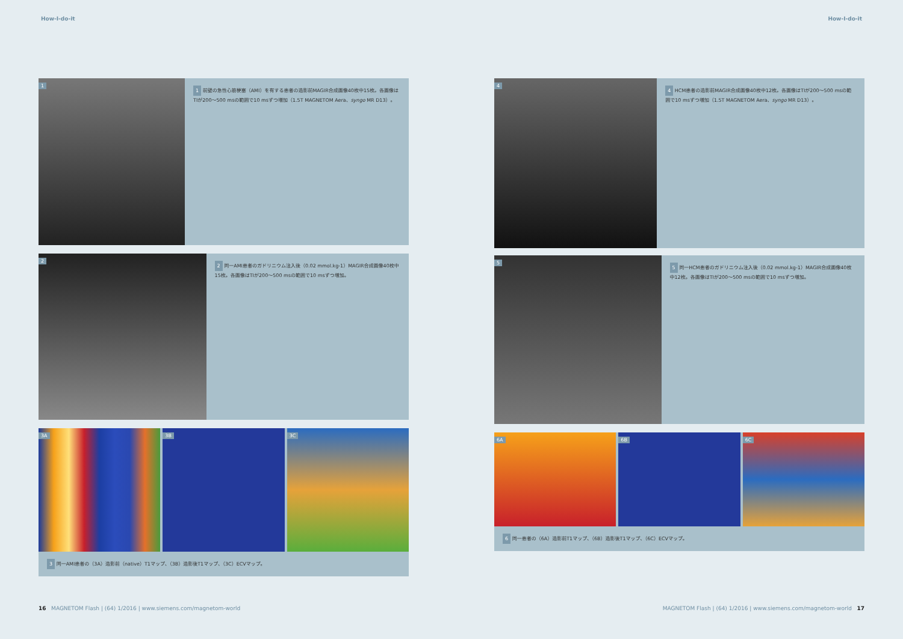How-I-do-it How-I-do-it
1
1 前壁の急性心筋梗塞（AMI）を有する患者の造影前MAGIR合成画像40枚中15枚。各画像はTIが200〜500 msの範囲で10 msずつ増加（1.5T MAGNETOM Aera、syngo MR D13）。
2
2 同一AMI患者のガドリニウム注入後（0.02 mmol.kg-1）MAGIR合成画像40枚中15枚。各画像はTIが200〜500 msの範囲で10 msずつ増加。
3A 3B 3C
3 同一AMI患者の（3A）造影前（native）T1マップ、（3B）造影後T1マップ、（3C）ECVマップ。
4
4 HCM患者の造影前MAGIR合成画像40枚中12枚。各画像はTIが200〜500 msの範囲で10 msずつ増加（1.5T MAGNETOM Aera、syngo MR D13）。
5
5 同一HCM患者のガドリニウム注入後（0.02 mmol.kg-1）MAGIR合成画像40枚中12枚。各画像はTIが200〜500 msの範囲で10 msずつ増加。
6A 6B 6C
6 同一患者の（6A）造影前T1マップ、（6B）造影後T1マップ、（6C）ECVマップ。
16 MAGNETOM Flash | (64) 1/2016 | www.siemens.com/magnetom-world
MAGNETOM Flash | (64) 1/2016 | www.siemens.com/magnetom-world 17